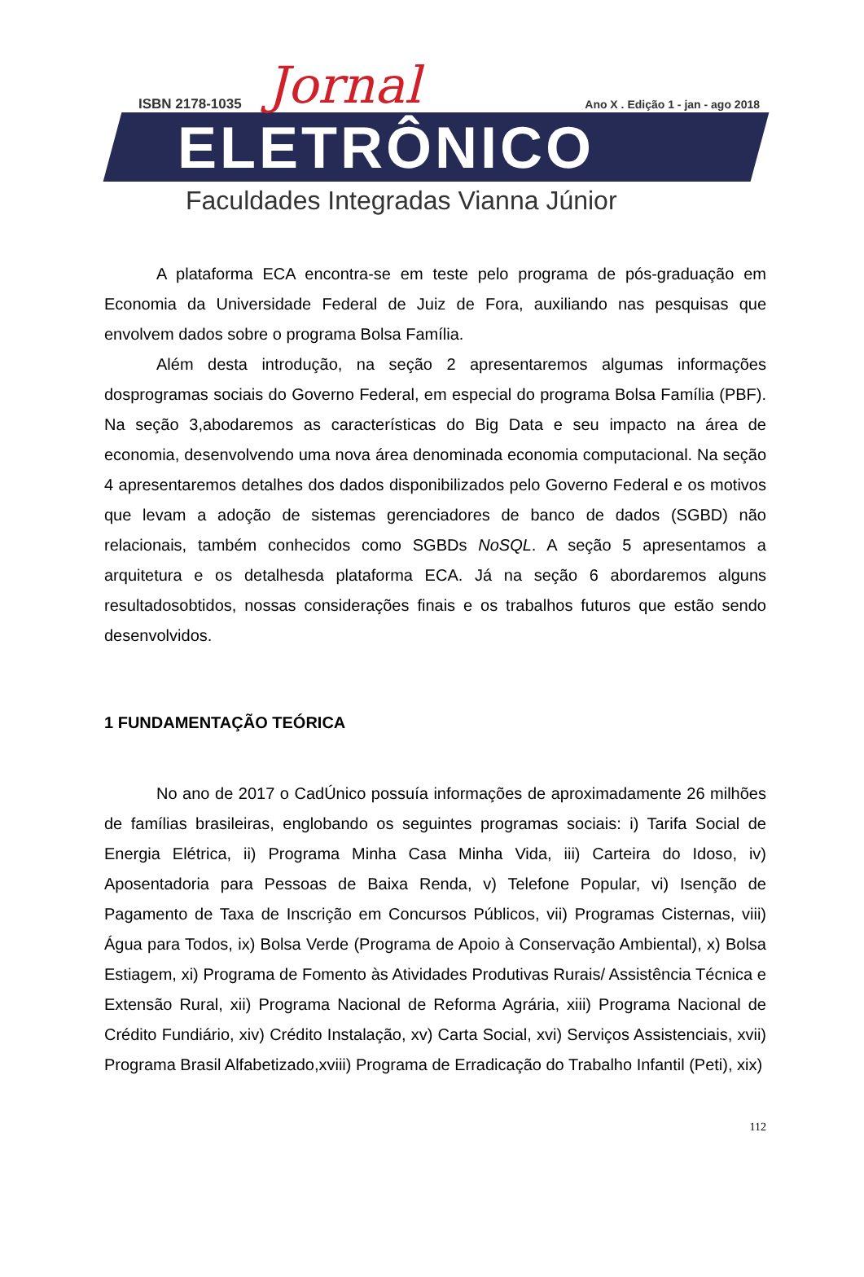ISBN 2178-1035 Jornal
Ano X . Edição 1 - jan - ago 2018
ELETRÔNICO
Faculdades Integradas Vianna Júnior
A plataforma ECA encontra-se em teste pelo programa de pós-graduação em Economia da Universidade Federal de Juiz de Fora, auxiliando nas pesquisas que envolvem dados sobre o programa Bolsa Família.
Além desta introdução, na seção 2 apresentaremos algumas informações dosprogramas sociais do Governo Federal, em especial do programa Bolsa Família (PBF). Na seção 3,abodaremos as características do Big Data e seu impacto na área de economia, desenvolvendo uma nova área denominada economia computacional. Na seção 4 apresentaremos detalhes dos dados disponibilizados pelo Governo Federal e os motivos que levam a adoção de sistemas gerenciadores de banco de dados (SGBD) não relacionais, também conhecidos como SGBDs NoSQL. A seção 5 apresentamos a arquitetura e os detalhesda plataforma ECA. Já na seção 6 abordaremos alguns resultadosobtidos, nossas considerações finais e os trabalhos futuros que estão sendo desenvolvidos.
1 FUNDAMENTAÇÃO TEÓRICA
No ano de 2017 o CadÚnico possuía informações de aproximadamente 26 milhões de famílias brasileiras, englobando os seguintes programas sociais: i) Tarifa Social de Energia Elétrica, ii) Programa Minha Casa Minha Vida, iii) Carteira do Idoso, iv) Aposentadoria para Pessoas de Baixa Renda, v) Telefone Popular, vi) Isenção de Pagamento de Taxa de Inscrição em Concursos Públicos, vii) Programas Cisternas, viii) Água para Todos, ix) Bolsa Verde (Programa de Apoio à Conservação Ambiental), x) Bolsa Estiagem, xi) Programa de Fomento às Atividades Produtivas Rurais/ Assistência Técnica e Extensão Rural, xii) Programa Nacional de Reforma Agrária, xiii) Programa Nacional de Crédito Fundiário, xiv) Crédito Instalação, xv) Carta Social, xvi) Serviços Assistenciais, xvii) Programa Brasil Alfabetizado,xviii) Programa de Erradicação do Trabalho Infantil (Peti), xix)
112